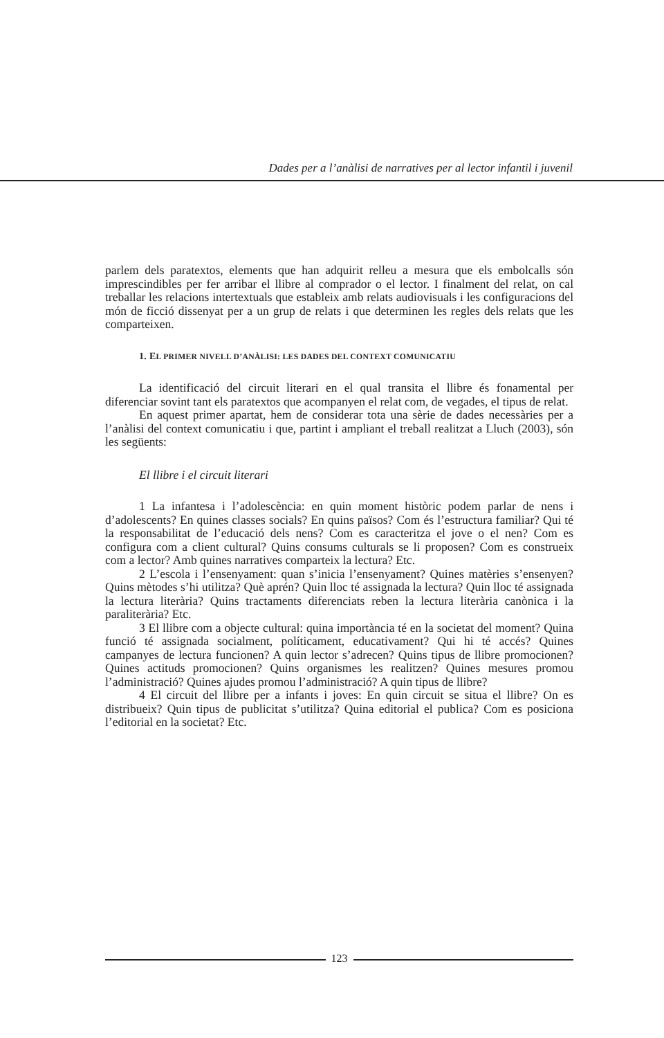Dades per a l’anàlisi de narratives per al lector infantil i juvenil
parlem dels paratextos, elements que han adquirit relleu a mesura que els embolcalls són imprescindibles per fer arribar el llibre al comprador o el lector. I finalment del relat, on cal treballar les relacions intertextuals que estableix amb relats audiovisuals i les configuracions del món de ficció dissenyat per a un grup de relats i que determinen les regles dels relats que les comparteixen.
1. EL PRIMER NIVELL D’ANÀLISI: LES DADES DEL CONTEXT COMUNICATIU
La identificació del circuit literari en el qual transita el llibre és fonamental per diferenciar sovint tant els paratextos que acompanyen el relat com, de vegades, el tipus de relat.
En aquest primer apartat, hem de considerar tota una sèrie de dades necessàries per a l’anàlisi del context comunicatiu i que, partint i ampliant el treball realitzat a Lluch (2003), són les següents:
El llibre i el circuit literari
1 La infantesa i l’adolescència: en quin moment històric podem parlar de nens i d’adolescents? En quines classes socials? En quins països? Com és l’estructura familiar? Qui té la responsabilitat de l’educació dels nens? Com es caracteritza el jove o el nen? Com es configura com a client cultural? Quins consums culturals se li proposen? Com es construeix com a lector? Amb quines narratives comparteix la lectura? Etc.
2 L’escola i l’ensenyament: quan s’inicia l’ensenyament? Quines matèries s’ensenyen? Quins mètodes s’hi utilitza? Què aprén? Quin lloc té assignada la lectura? Quin lloc té assignada la lectura literària? Quins tractaments diferenciats reben la lectura literària canònica i la paraliterària? Etc.
3 El llibre com a objecte cultural: quina importància té en la societat del moment? Quina funció té assignada socialment, políticament, educativament? Qui hi té accés? Quines campanyes de lectura funcionen? A quin lector s’adrecen? Quins tipus de llibre promocionen? Quines actituds promocionen? Quins organismes les realitzen? Quines mesures promou l’administració? Quines ajudes promou l’administració? A quin tipus de llibre?
4 El circuit del llibre per a infants i joves: En quin circuit se situa el llibre? On es distribueix? Quin tipus de publicitat s’utilitza? Quina editorial el publica? Com es posiciona l’editorial en la societat? Etc.
123